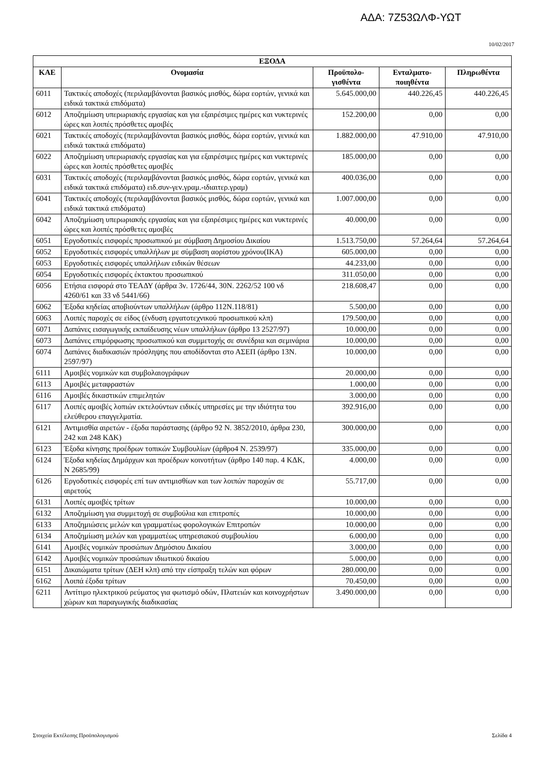ΑΔΑ: 7Ζ53ΩΛΦ-ΥΩΤ
10/02/2017
| ΕΞΟΔΑ | | | | |
| --- | --- | --- | --- | --- |
| ΚΑΕ | Ονομασία | Προϋπολο- γισθέντα | Ενταλματο- ποιηθέντα | Πληρωθέντα |
| 6011 | Τακτικές αποδοχές (περιλαμβάνονται βασικός μισθός, δώρα εορτών, γενικά και ειδικά τακτικά επιδόματα) | 5.645.000,00 | 440.226,45 | 440.226,45 |
| 6012 | Αποζημίωση υπερωριακής εργασίας και για εξαιρέσιμες ημέρες και νυκτερινές ώρες και λοιπές πρόσθετες αμοιβές | 152.200,00 | 0,00 | 0,00 |
| 6021 | Τακτικές αποδοχές (περιλαμβάνονται βασικός μισθός, δώρα εορτών, γενικά και ειδικά τακτικά επιδόματα) | 1.882.000,00 | 47.910,00 | 47.910,00 |
| 6022 | Αποζημίωση υπερωριακής εργασίας και για εξαιρέσιμες ημέρες και νυκτερινές ώρες και λοιπές πρόσθετες αμοιβές | 185.000,00 | 0,00 | 0,00 |
| 6031 | Τακτικές αποδοχές (περιλαμβάνονται βασικός μισθός, δώρα εορτών, γενικά και ειδικά τακτικά επιδόματα) ειδ.συν-γεν.γραμ.-ιδιαιτερ.γραμ) | 400.036,00 | 0,00 | 0,00 |
| 6041 | Τακτικές αποδοχές (περιλαμβάνονται βασικός μισθός, δώρα εορτών, γενικά και ειδικά τακτικά επιδόματα) | 1.007.000,00 | 0,00 | 0,00 |
| 6042 | Αποζημίωση υπερωριακής εργασίας και για εξαιρέσιμες ημέρες και νυκτερινές ώρες και λοιπές πρόσθετες αμοιβές | 40.000,00 | 0,00 | 0,00 |
| 6051 | Εργοδοτικές εισφορές προσωπικού με σύμβαση Δημοσίου Δικαίου | 1.513.750,00 | 57.264,64 | 57.264,64 |
| 6052 | Εργοδοτικές εισφορές υπαλλήλων με σύμβαση αορίστου χρόνου(ΙΚΑ) | 605.000,00 | 0,00 | 0,00 |
| 6053 | Εργοδοτικές εισφορές υπαλλήλων ειδικών θέσεων | 44.233,00 | 0,00 | 0,00 |
| 6054 | Εργοδοτικές εισφορές έκτακτου προσωπικού | 311.050,00 | 0,00 | 0,00 |
| 6056 | Ετήσια εισφορά στο ΤΕΑΔΥ (άρθρα 3ν. 1726/44, 30Ν. 2262/52 100 νδ 4260/61 και 33 νδ 5441/66) | 218.608,47 | 0,00 | 0,00 |
| 6062 | Έξοδα κηδείας αποβιούντων υπαλλήλων (άρθρο 112Ν.118/81) | 5.500,00 | 0,00 | 0,00 |
| 6063 | Λοιπές παροχές σε είδος (ένδυση εργατοτεχνικού προσωπικού κλπ) | 179.500,00 | 0,00 | 0,00 |
| 6071 | Δαπάνες εισαγωγικής εκπαίδευσης νέων υπαλλήλων (άρθρο 13 2527/97) | 10.000,00 | 0,00 | 0,00 |
| 6073 | Δαπάνες επιμόρφωσης προσωπικού και συμμετοχής σε συνέδρια και σεμινάρια | 10.000,00 | 0,00 | 0,00 |
| 6074 | Δαπάνες διαδικασιών πρόσληψης που αποδίδονται στο ΑΣΕΠ (άρθρο 13Ν. 2597/97) | 10.000,00 | 0,00 | 0,00 |
| 6111 | Αμοιβές νομικών και συμβολαιογράφων | 20.000,00 | 0,00 | 0,00 |
| 6113 | Αμοιβές μεταφραστών | 1.000,00 | 0,00 | 0,00 |
| 6116 | Αμοιβές δικαστικών επιμελητών | 3.000,00 | 0,00 | 0,00 |
| 6117 | Λοιπές αμοιβές λοπιών εκτελούντων ειδικές υπηρεσίες με την ιδιότητα του ελεύθερου επαγγελματία. | 392.916,00 | 0,00 | 0,00 |
| 6121 | Αντιμισθία αιρετών - έξοδα παράστασης (άρθρο 92 Ν. 3852/2010, άρθρα 230, 242 και 248 ΚΔΚ) | 300.000,00 | 0,00 | 0,00 |
| 6123 | Έξοδα κίνησης προέδρων τοπικών Συμβουλίων (άρθρο4 Ν. 2539/97) | 335.000,00 | 0,00 | 0,00 |
| 6124 | Έξοδα κηδείας Δημάρχων και προέδρων κοινοτήτων (άρθρο 140 παρ. 4 ΚΔΚ, Ν 2685/99) | 4.000,00 | 0,00 | 0,00 |
| 6126 | Εργοδοτικές εισφορές επί των αντιμισθίων και των λοιπών παροχών σε αιρετούς | 55.717,00 | 0,00 | 0,00 |
| 6131 | Λοιπές αμοιβές τρίτων | 10.000,00 | 0,00 | 0,00 |
| 6132 | Αποζημίωση για συμμετοχή σε συμβούλια και επιτροπές | 10.000,00 | 0,00 | 0,00 |
| 6133 | Αποζημιώσεις μελών και γραμματέως φορολογικών Επιτροπών | 10.000,00 | 0,00 | 0,00 |
| 6134 | Αποζημίωση μελών και γραμματέως υπηρεσιακού συμβουλίου | 6.000,00 | 0,00 | 0,00 |
| 6141 | Αμοιβές νομικών προσώπων Δημόσιου Δικαίου | 3.000,00 | 0,00 | 0,00 |
| 6142 | Αμοιβές νομικών προσώπων ιδιωτικού δικαίου | 5.000,00 | 0,00 | 0,00 |
| 6151 | Δικαιώματα τρίτων (ΔΕΗ κλπ) από την είσπραξη τελών και φόρων | 280.000,00 | 0,00 | 0,00 |
| 6162 | Λοιπά έξοδα τρίτων | 70.450,00 | 0,00 | 0,00 |
| 6211 | Αντίτιμο ηλεκτρικού ρεύματος για φωτισμό οδών, Πλατειών και κοινοχρήστων χώρων και παραγωγικής διαδικασίας | 3.490.000,00 | 0,00 | 0,00 |
Στοιχεία Εκτέλεσης Προϋπολογισμού Σελίδα 4